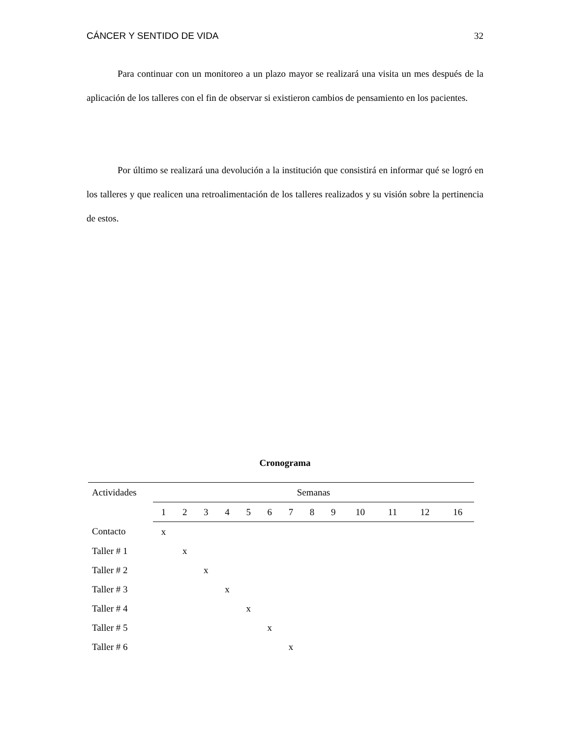CÁNCER Y SENTIDO DE VIDA 32
Para continuar con un monitoreo a un plazo mayor se realizará una visita un mes después de la aplicación de los talleres con el fin de observar si existieron cambios de pensamiento en los pacientes.
Por último se realizará una devolución a la institución que consistirá en informar qué se logró en los talleres y que realicen una retroalimentación de los talleres realizados y su visión sobre la pertinencia de estos.
Cronograma
| Actividades | Semanas | | | | | | | | | | | | |
| --- | --- | --- | --- | --- | --- | --- | --- | --- | --- | --- | --- | --- | --- |
| | 1 | 2 | 3 | 4 | 5 | 6 | 7 | 8 | 9 | 10 | 11 | 12 | 16 |
| Contacto | x | | | | | | | | | | | | |
| Taller # 1 | | x | | | | | | | | | | | |
| Taller # 2 | | | x | | | | | | | | | | |
| Taller # 3 | | | | x | | | | | | | | | |
| Taller # 4 | | | | | x | | | | | | | | |
| Taller # 5 | | | | | | x | | | | | | | |
| Taller # 6 | | | | | | | x | | | | | | |